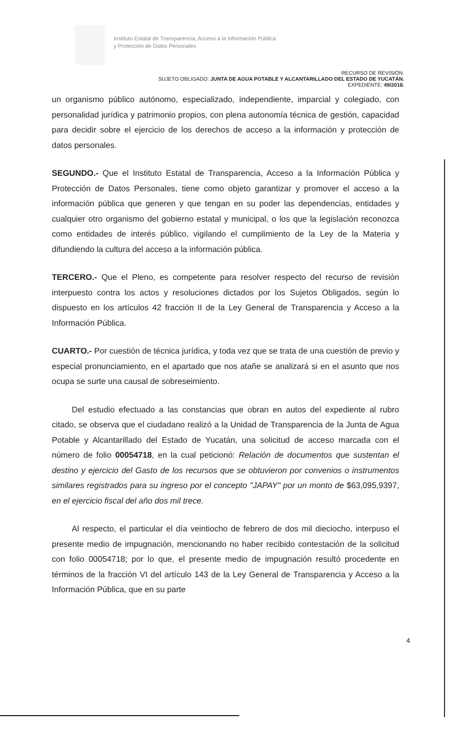Instituto Estatal de Transparencia, Acceso a la Información Pública
y Protección de Datos Personales
RECURSO DE REVISIÓN.
SUJETO OBLIGADO: JUNTA DE AGUA POTABLE Y ALCANTARILLADO DEL ESTADO DE YUCATÁN.
EXPEDIENTE: 49/2018.
un organismo público autónomo, especializado, independiente, imparcial y colegiado, con personalidad jurídica y patrimonio propios, con plena autonomía técnica de gestión, capacidad para decidir sobre el ejercicio de los derechos de acceso a la información y protección de datos personales.
SEGUNDO.- Que el Instituto Estatal de Transparencia, Acceso a la Información Pública y Protección de Datos Personales, tiene como objeto garantizar y promover el acceso a la información pública que generen y que tengan en su poder las dependencias, entidades y cualquier otro organismo del gobierno estatal y municipal, o los que la legislación reconozca como entidades de interés público, vigilando el cumplimiento de la Ley de la Materia y difundiendo la cultura del acceso a la información pública.
TERCERO.- Que el Pleno, es competente para resolver respecto del recurso de revisión interpuesto contra los actos y resoluciones dictados por los Sujetos Obligados, según lo dispuesto en los artículos 42 fracción II de la Ley General de Transparencia y Acceso a la Información Pública.
CUARTO.- Por cuestión de técnica jurídica, y toda vez que se trata de una cuestión de previo y especial pronunciamiento, en el apartado que nos atañe se analizará si en el asunto que nos ocupa se surte una causal de sobreseimiento.
Del estudio efectuado a las constancias que obran en autos del expediente al rubro citado, se observa que el ciudadano realizó a la Unidad de Transparencia de la Junta de Agua Potable y Alcantarillado del Estado de Yucatán, una solicitud de acceso marcada con el número de folio 00054718, en la cual peticionó: Relación de documentos que sustentan el destino y ejercicio del Gasto de los recursos que se obtuvieron por convenios o instrumentos similares registrados para su ingreso por el concepto "JAPAY" por un monto de $63,095,9397, en el ejercicio fiscal del año dos mil trece.
Al respecto, el particular el día veintiocho de febrero de dos mil dieciocho, interpuso el presente medio de impugnación, mencionando no haber recibido contestación de la solicitud con folio 00054718; por lo que, el presente medio de impugnación resultó procedente en términos de la fracción VI del artículo 143 de la Ley General de Transparencia y Acceso a la Información Pública, que en su parte
4